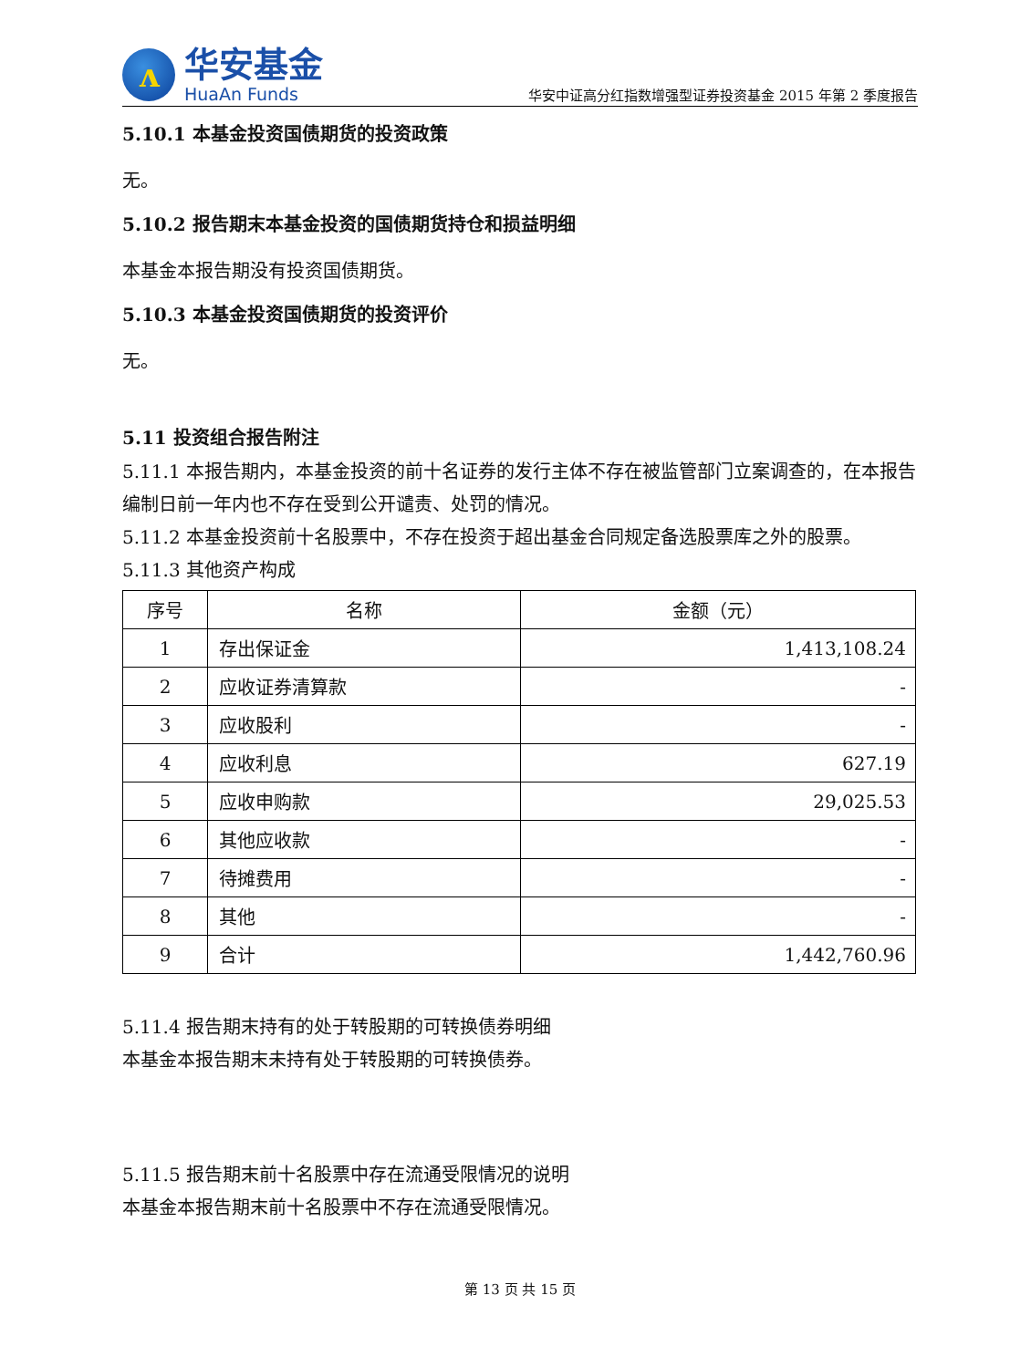ʌ
华安基金
HuaAn Funds
华安中证高分红指数增强型证券投资基金 2015 年第 2 季度报告
5.10.1 本基金投资国债期货的投资政策
无。
5.10.2 报告期末本基金投资的国债期货持仓和损益明细
本基金本报告期没有投资国债期货。
5.10.3 本基金投资国债期货的投资评价
无。
5.11 投资组合报告附注
5.11.1 本报告期内，本基金投资的前十名证券的发行主体不存在被监管部门立案调查的，在本报告编制日前一年内也不存在受到公开谴责、处罚的情况。
5.11.2 本基金投资前十名股票中，不存在投资于超出基金合同规定备选股票库之外的股票。
5.11.3 其他资产构成
| 序号 | 名称 | 金额（元） |
| --- | --- | --- |
| 1 | 存出保证金 | 1,413,108.24 |
| 2 | 应收证券清算款 | - |
| 3 | 应收股利 | - |
| 4 | 应收利息 | 627.19 |
| 5 | 应收申购款 | 29,025.53 |
| 6 | 其他应收款 | - |
| 7 | 待摊费用 | - |
| 8 | 其他 | - |
| 9 | 合计 | 1,442,760.96 |
5.11.4 报告期末持有的处于转股期的可转换债券明细
本基金本报告期末未持有处于转股期的可转换债券。
5.11.5 报告期末前十名股票中存在流通受限情况的说明
本基金本报告期末前十名股票中不存在流通受限情况。
第 13 页 共 15 页